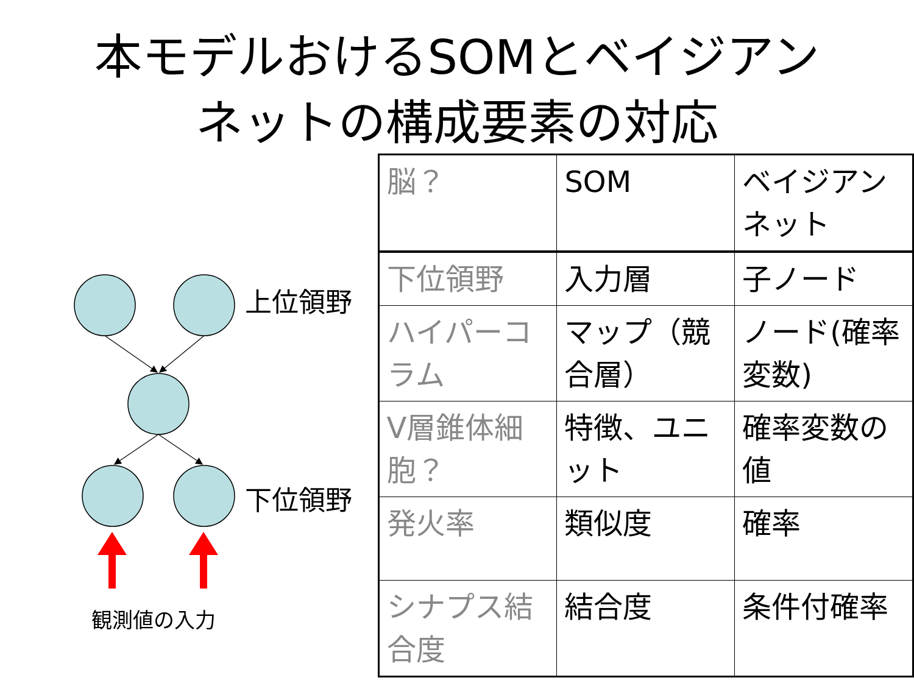本モデルおけるSOMとベイジアン
ネットの構成要素の対応
上位領野
下位領野
観測値の入力
| 脳？ | SOM | ベイジアンネット |
| 下位領野 | 入力層 | 子ノード |
| ハイパーコラム | マップ（競合層） | ノード(確率変数) |
| V層錐体細胞？ | 特徴、ユニット | 確率変数の値 |
| 発火率 | 類似度 | 確率 |
| シナプス結合度 | 結合度 | 条件付確率 |